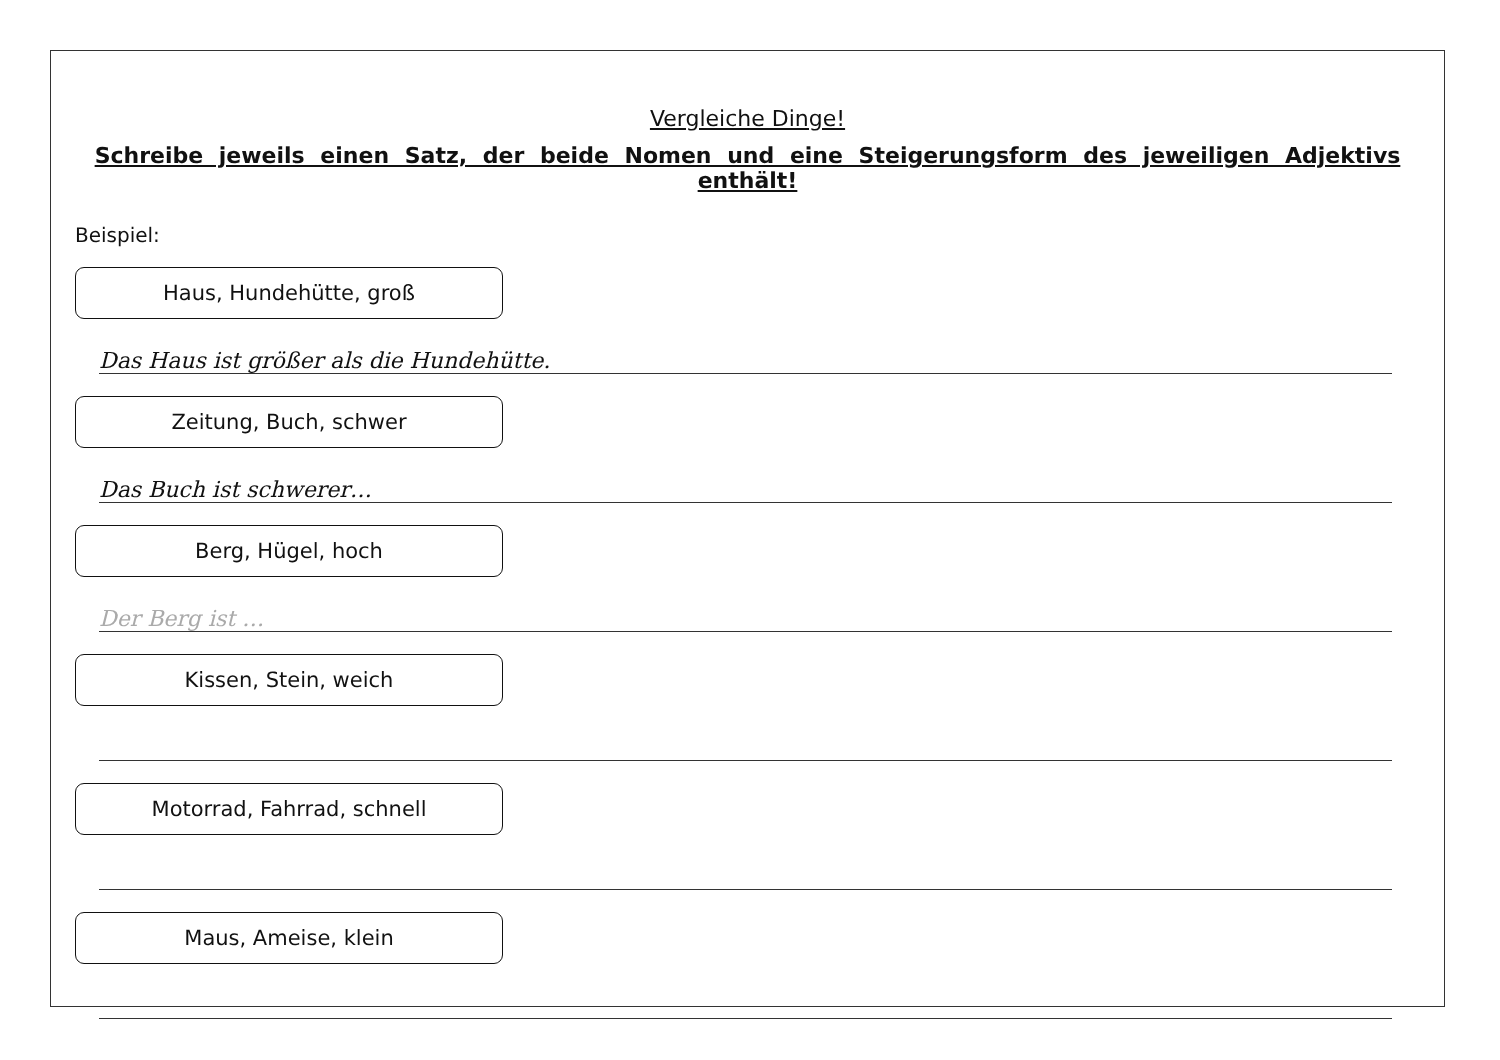Vergleiche Dinge!
Schreibe jeweils einen Satz, der beide Nomen und eine Steigerungsform des jeweiligen Adjektivs enthält!
Beispiel:
Haus, Hundehütte, groß
Das Haus ist größer als die Hundehütte.
Zeitung, Buch, schwer
Das Buch ist schwerer…
Berg, Hügel, hoch
Der Berg ist …
Kissen, Stein, weich
Motorrad, Fahrrad, schnell
Maus, Ameise, klein